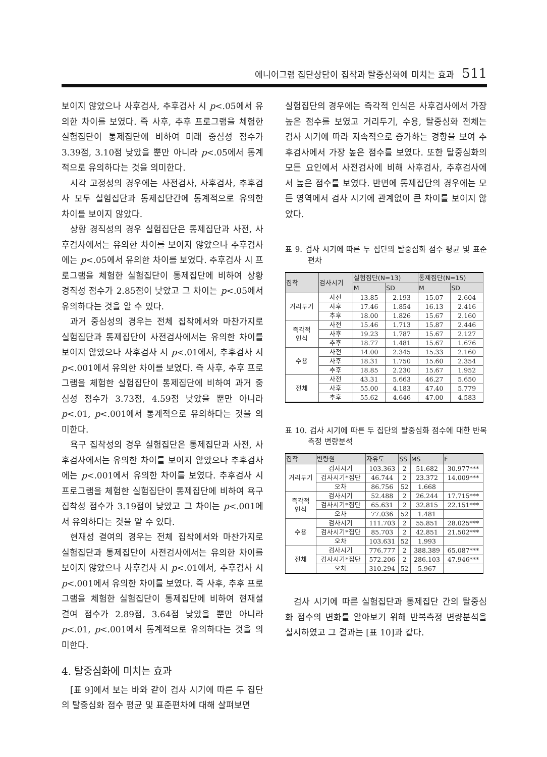에니어그램 집단상담이 집착과 탈중심화에 미치는 효과 511
보이지 않았으나 사후검사, 추후검사 시 p<.05에서 유의한 차이를 보였다. 즉 사후, 추후 프로그램을 체험한 실험집단이 통제집단에 비하여 미래 중심성 점수가 3.39점, 3.10점 낮았을 뿐만 아니라 p<.05에서 통계적으로 유의하다는 것을 의미한다.
시각 고정성의 경우에는 사전검사, 사후검사, 추후검사 모두 실험집단과 통제집단간에 통계적으로 유의한 차이를 보이지 않았다.
상황 경직성의 경우 실험집단은 통제집단과 사전, 사후검사에서는 유의한 차이를 보이지 않았으나 추후검사에는 p<.05에서 유의한 차이를 보였다. 추후검사 시 프로그램을 체험한 실험집단이 통제집단에 비하여 상황 경직성 점수가 2.85점이 낮았고 그 차이는 p<.05에서 유의하다는 것을 알 수 있다.
과거 중심성의 경우는 전체 집착에서와 마찬가지로 실험집단과 통제집단이 사전검사에서는 유의한 차이를 보이지 않았으나 사후검사 시 p<.01에서, 추후검사 시 p<.001에서 유의한 차이를 보였다. 즉 사후, 추후 프로그램을 체험한 실험집단이 통제집단에 비하여 과거 중심성 점수가 3.73점, 4.59점 낮았을 뿐만 아니라 p<.01, p<.001에서 통계적으로 유의하다는 것을 의미한다.
욕구 집착성의 경우 실험집단은 통제집단과 사전, 사후검사에서는 유의한 차이를 보이지 않았으나 추후검사에는 p<.001에서 유의한 차이를 보였다. 추후검사 시 프로그램을 체험한 실험집단이 통제집단에 비하여 욕구 집착성 점수가 3.19점이 낮았고 그 차이는 p<.001에서 유의하다는 것을 알 수 있다.
현재성 결여의 경우는 전체 집착에서와 마찬가지로 실험집단과 통제집단이 사전검사에서는 유의한 차이를 보이지 않았으나 사후검사 시 p<.01에서, 추후검사 시 p<.001에서 유의한 차이를 보였다. 즉 사후, 추후 프로그램을 체험한 실험집단이 통제집단에 비하여 현재설 결여 점수가 2.89점, 3.64점 낮았을 뿐만 아니라 p<.01, p<.001에서 통계적으로 유의하다는 것을 의미한다.
4. 탈중심화에 미치는 효과
[표 9]에서 보는 바와 같이 검사 시기에 따른 두 집단의 탈중심화 점수 평균 및 표준편차에 대해 살펴보면
실험집단의 경우에는 즉각적 인식은 사후검사에서 가장 높은 점수를 보였고 거리두기, 수용, 탈중심화 전체는 검사 시기에 따라 지속적으로 증가하는 경향을 보여 추후검사에서 가장 높은 점수를 보였다. 또한 탈중심화의 모든 요인에서 사전검사에 비해 사후검사, 추후검사에서 높은 점수를 보였다. 반면에 통제집단의 경우에는 모든 영역에서 검사 시기에 관계없이 큰 차이를 보이지 않았다.
표 9. 검사 시기에 따른 두 집단의 탈중심화 점수 평균 및 표준편차
| 집착 | 검사시기 | 실험집단(N=13) | | 통제집단(N=15) | |
| --- | --- | --- | --- | --- | --- |
| | | M | SD | M | SD |
| 거리두기 | 사전 | 13.85 | 2.193 | 15.07 | 2.604 |
| | 사후 | 17.46 | 1.854 | 16.13 | 2.416 |
| | 추후 | 18.00 | 1.826 | 15.67 | 2.160 |
| 즉각적 인식 | 사전 | 15.46 | 1.713 | 15.87 | 2.446 |
| | 사후 | 19.23 | 1.787 | 15.67 | 2.127 |
| | 추후 | 18.77 | 1.481 | 15.67 | 1.676 |
| 수용 | 사전 | 14.00 | 2.345 | 15.33 | 2.160 |
| | 사후 | 18.31 | 1.750 | 15.60 | 2.354 |
| | 추후 | 18.85 | 2.230 | 15.67 | 1.952 |
| 전체 | 사전 | 43.31 | 5.663 | 46.27 | 5.650 |
| | 사후 | 55.00 | 4.183 | 47.40 | 5.779 |
| | 추후 | 55.62 | 4.646 | 47.00 | 4.583 |
표 10. 검사 시기에 따른 두 집단의 탈중심화 점수에 대한 반복측정 변량분석
| 집착 | 변량원 | 자유도 | SS | MS | F |
| --- | --- | --- | --- | --- | --- |
| 거리두기 | 검사시기 | 103.363 | 2 | 51.682 | 30.977*** |
| | 검사시기*집단 | 46.744 | 2 | 23.372 | 14.009*** |
| | 오차 | 86.756 | 52 | 1.668 | |
| 즉각적 인식 | 검사시기 | 52.488 | 2 | 26.244 | 17.715*** |
| | 검사시기*집단 | 65.631 | 2 | 32.815 | 22.151*** |
| | 오차 | 77.036 | 52 | 1.481 | |
| 수용 | 검사시기 | 111.703 | 2 | 55.851 | 28.025*** |
| | 검사시기*집단 | 85.703 | 2 | 42.851 | 21.502*** |
| | 오차 | 103.631 | 52 | 1.993 | |
| 전체 | 검사시기 | 776.777 | 2 | 388.389 | 65.087*** |
| | 검사시기*집단 | 572.206 | 2 | 286.103 | 47.946*** |
| | 오차 | 310.294 | 52 | 5.967 | |
검사 시기에 따른 실험집단과 통제집단 간의 탈중심화 점수의 변화를 알아보기 위해 반복측정 변량분석을 실시하였고 그 결과는 [표 10]과 같다.